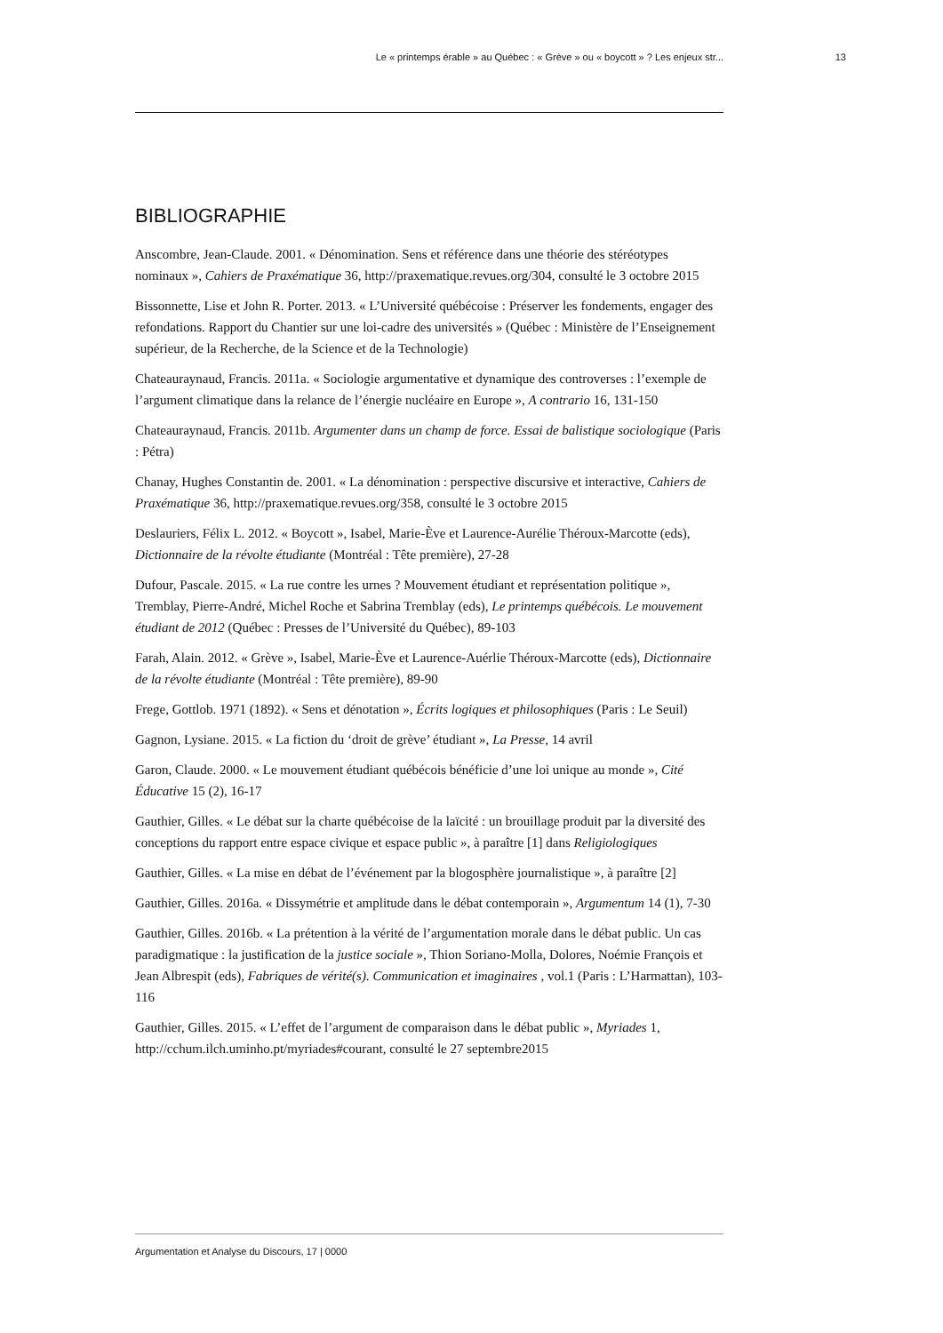Le « printemps érable » au Québec : « Grève » ou « boycott » ? Les enjeux str... 13
BIBLIOGRAPHIE
Anscombre, Jean-Claude. 2001. « Dénomination. Sens et référence dans une théorie des stéréotypes nominaux », Cahiers de Praxématique 36, http://praxematique.revues.org/304, consulté le 3 octobre 2015
Bissonnette, Lise et John R. Porter. 2013. « L’Université québécoise : Préserver les fondements, engager des refondations. Rapport du Chantier sur une loi-cadre des universités » (Québec : Ministère de l’Enseignement supérieur, de la Recherche, de la Science et de la Technologie)
Chateauraynaud, Francis. 2011a. « Sociologie argumentative et dynamique des controverses : l’exemple de l’argument climatique dans la relance de l’énergie nucléaire en Europe », A contrario 16, 131-150
Chateauraynaud, Francis. 2011b. Argumenter dans un champ de force. Essai de balistique sociologique (Paris : Pétra)
Chanay, Hughes Constantin de. 2001. « La dénomination : perspective discursive et interactive, Cahiers de Praxématique 36, http://praxematique.revues.org/358, consulté le 3 octobre 2015
Deslauriers, Félix L. 2012. « Boycott », Isabel, Marie-Ève et Laurence-Aurélie Théroux-Marcotte (eds), Dictionnaire de la révolte étudiante (Montréal : Tête première), 27-28
Dufour, Pascale. 2015. « La rue contre les urnes ? Mouvement étudiant et représentation politique », Tremblay, Pierre-André, Michel Roche et Sabrina Tremblay (eds), Le printemps québécois. Le mouvement étudiant de 2012 (Québec : Presses de l’Université du Québec), 89-103
Farah, Alain. 2012. « Grève », Isabel, Marie-Ève et Laurence-Auérlie Théroux-Marcotte (eds), Dictionnaire de la révolte étudiante (Montréal : Tête première), 89-90
Frege, Gottlob. 1971 (1892). « Sens et dénotation », Écrits logiques et philosophiques (Paris : Le Seuil)
Gagnon, Lysiane. 2015. « La fiction du ‘droit de grève’ étudiant », La Presse, 14 avril
Garon, Claude. 2000. « Le mouvement étudiant québécois bénéficie d’une loi unique au monde », Cité Éducative 15 (2), 16-17
Gauthier, Gilles. « Le débat sur la charte québécoise de la laïcité : un brouillage produit par la diversité des conceptions du rapport entre espace civique et espace public », à paraître [1] dans Religiologiques
Gauthier, Gilles. « La mise en débat de l’événement par la blogosphère journalistique », à paraître [2]
Gauthier, Gilles. 2016a. « Dissymétrie et amplitude dans le débat contemporain », Argumentum 14 (1), 7-30
Gauthier, Gilles. 2016b. « La prétention à la vérité de l’argumentation morale dans le débat public. Un cas paradigmatique : la justification de la justice sociale », Thion Soriano-Molla, Dolores, Noémie François et Jean Albrespit (eds), Fabriques de vérité(s). Communication et imaginaires , vol.1 (Paris : L’Harmattan), 103-116
Gauthier, Gilles. 2015. « L’effet de l’argument de comparaison dans le débat public », Myriades 1, http://cchum.ilch.uminho.pt/myriades#courant, consulté le 27 septembre2015
Argumentation et Analyse du Discours, 17 | 0000